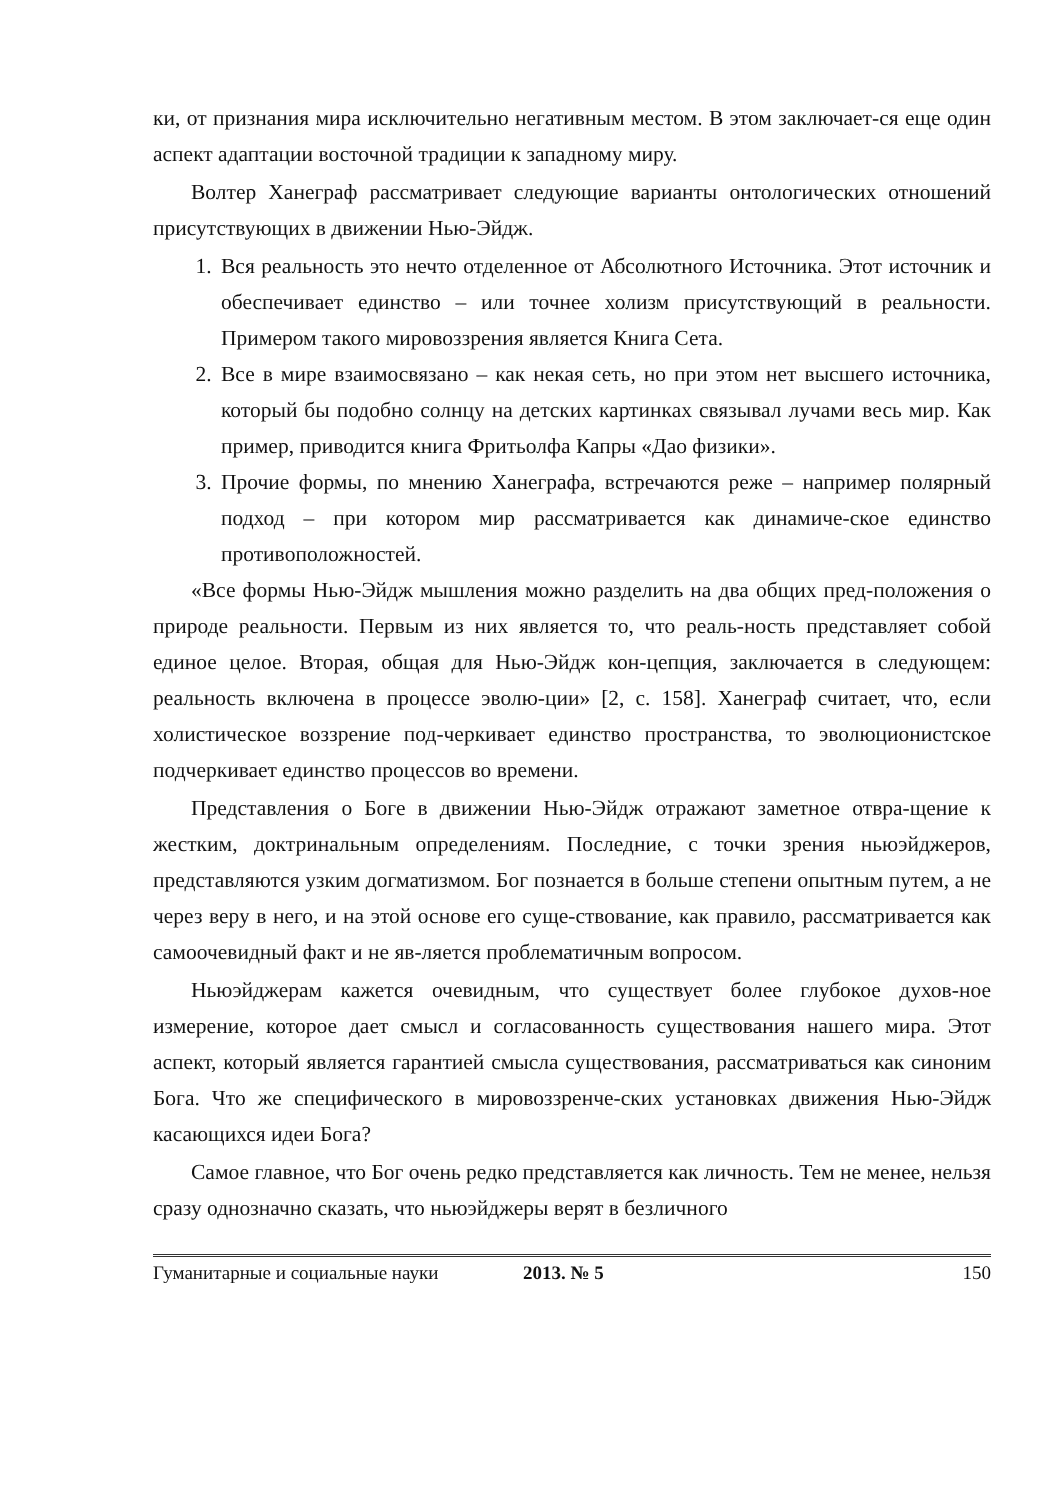ки, от признания мира исключительно негативным местом. В этом заключает-ся еще один аспект адаптации восточной традиции к западному миру.
Волтер Ханеграф рассматривает следующие варианты онтологических отношений присутствующих в движении Нью-Эйдж.
1. Вся реальность это нечто отделенное от Абсолютного Источника. Этот источник и обеспечивает единство – или точнее холизм присутствующий в реальности. Примером такого мировоззрения является Книга Сета.
2. Все в мире взаимосвязано – как некая сеть, но при этом нет высшего источника, который бы подобно солнцу на детских картинках связывал лучами весь мир. Как пример, приводится книга Фритьолфа Капры «Дао физики».
3. Прочие формы, по мнению Ханеграфа, встречаются реже – например полярный подход – при котором мир рассматривается как динамиче-ское единство противоположностей.
«Все формы Нью-Эйдж мышления можно разделить на два общих пред-положения о природе реальности. Первым из них является то, что реаль-ность представляет собой единое целое. Вторая, общая для Нью-Эйдж кон-цепция, заключается в следующем: реальность включена в процессе эволю-ции» [2, с. 158]. Ханеграф считает, что, если холистическое воззрение под-черкивает единство пространства, то эволюционистское подчеркивает единство процессов во времени.
Представления о Боге в движении Нью-Эйдж отражают заметное отвра-щение к жестким, доктринальным определениям. Последние, с точки зрения ньюэйджеров, представляются узким догматизмом. Бог познается в больше степени опытным путем, а не через веру в него, и на этой основе его суще-ствование, как правило, рассматривается как самоочевидный факт и не яв-ляется проблематичным вопросом.
Ньюэйджерам кажется очевидным, что существует более глубокое духов-ное измерение, которое дает смысл и согласованность существования нашего мира. Этот аспект, который является гарантией смысла существования, рассматриваться как синоним Бога. Что же специфического в мировоззренче-ских установках движения Нью-Эйдж касающихся идеи Бога?
Самое главное, что Бог очень редко представляется как личность. Тем не менее, нельзя сразу однозначно сказать, что ньюэйджеры верят в безличного
Гуманитарные и социальные науки 2013. № 5 150